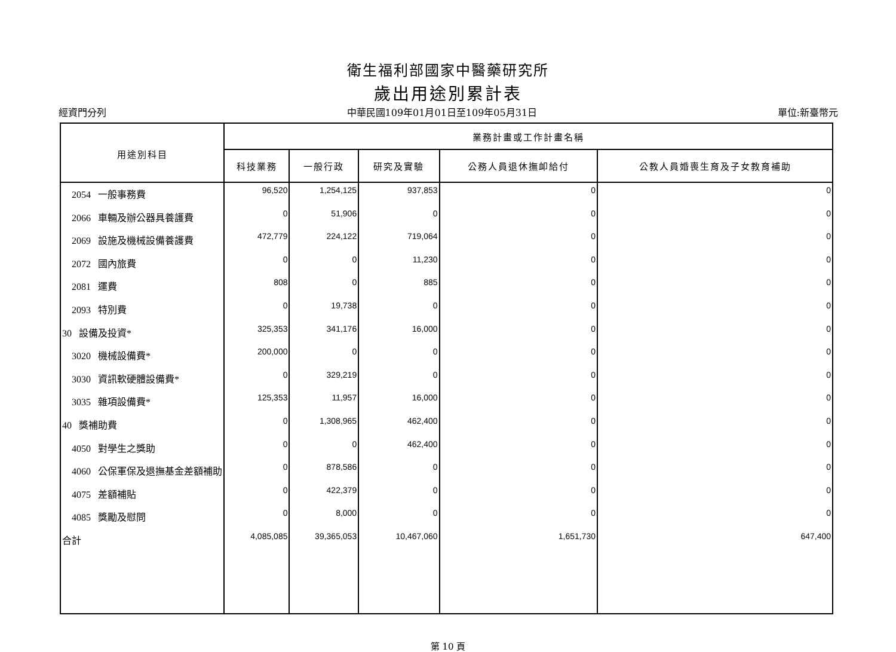衛生福利部國家中醫藥研究所
歲出用途別累計表
經資門分列 中華民國109年01月01日至109年05月31日 單位:新臺幣元
| 用途別科目 | 業務計畫或工作計畫名稱 | | | | |
| --- | --- | --- | --- | --- | --- |
| | 科技業務 | 一般行政 | 研究及實驗 | 公務人員退休撫卹給付 | 公教人員婚喪生育及子女教育補助 |
| 2054 一般事務費 | 96,520 | 1,254,125 | 937,853 | 0 | 0 |
| 2066 車輛及辦公器具養護費 | 0 | 51,906 | 0 | 0 | 0 |
| 2069 設施及機械設備養護費 | 472,779 | 224,122 | 719,064 | 0 | 0 |
| 2072 國內旅費 | 0 | 0 | 11,230 | 0 | 0 |
| 2081 運費 | 808 | 0 | 885 | 0 | 0 |
| 2093 特別費 | 0 | 19,738 | 0 | 0 | 0 |
| 30 設備及投資* | 325,353 | 341,176 | 16,000 | 0 | 0 |
| 3020 機械設備費* | 200,000 | 0 | 0 | 0 | 0 |
| 3030 資訊軟硬體設備費* | 0 | 329,219 | 0 | 0 | 0 |
| 3035 雜項設備費* | 125,353 | 11,957 | 16,000 | 0 | 0 |
| 40 獎補助費 | 0 | 1,308,965 | 462,400 | 0 | 0 |
| 4050 對學生之獎助 | 0 | 0 | 462,400 | 0 | 0 |
| 4060 公保軍保及退撫基金差額補助 | 0 | 878,586 | 0 | 0 | 0 |
| 4075 差額補貼 | 0 | 422,379 | 0 | 0 | 0 |
| 4085 獎勵及慰問 | 0 | 8,000 | 0 | 0 | 0 |
| 合計 | 4,085,085 | 39,365,053 | 10,467,060 | 1,651,730 | 647,400 |
第 10 頁